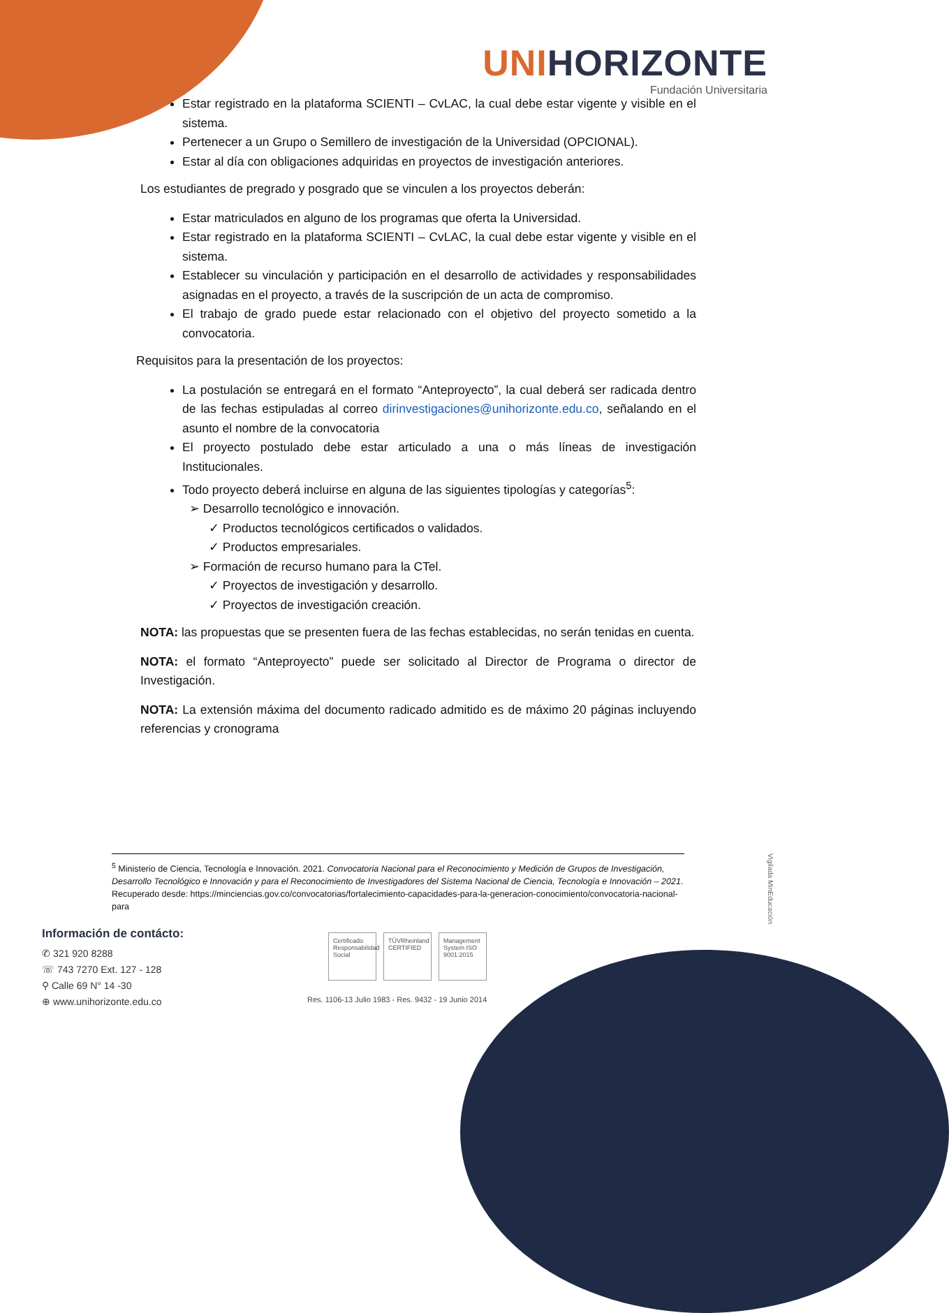UNIHORIZONTE
Fundación Universitaria
Estar registrado en la plataforma SCIENTI – CvLAC, la cual debe estar vigente y visible en el sistema.
Pertenecer a un Grupo o Semillero de investigación de la Universidad (OPCIONAL).
Estar al día con obligaciones adquiridas en proyectos de investigación anteriores.
Los estudiantes de pregrado y posgrado que se vinculen a los proyectos deberán:
Estar matriculados en alguno de los programas que oferta la Universidad.
Estar registrado en la plataforma SCIENTI – CvLAC, la cual debe estar vigente y visible en el sistema.
Establecer su vinculación y participación en el desarrollo de actividades y responsabilidades asignadas en el proyecto, a través de la suscripción de un acta de compromiso.
El trabajo de grado puede estar relacionado con el objetivo del proyecto sometido a la convocatoria.
Requisitos para la presentación de los proyectos:
La postulación se entregará en el formato “Anteproyecto”, la cual deberá ser radicada dentro de las fechas estipuladas al correo dirinvestigaciones@unihorizonte.edu.co, señalando en el asunto el nombre de la convocatoria
El proyecto postulado debe estar articulado a una o más líneas de investigación Institucionales.
Todo proyecto deberá incluirse en alguna de las siguientes tipologías y categorías<sup>5</sup>:
➢ Desarrollo tecnológico e innovación.
✓ Productos tecnológicos certificados o validados.
✓ Productos empresariales.
➢ Formación de recurso humano para la CTel.
✓ Proyectos de investigación y desarrollo.
✓ Proyectos de investigación creación.
NOTA: las propuestas que se presenten fuera de las fechas establecidas, no serán tenidas en cuenta.
NOTA: el formato “Anteproyecto” puede ser solicitado al Director de Programa o director de Investigación.
NOTA: La extensión máxima del documento radicado admitido es de máximo 20 páginas incluyendo referencias y cronograma
<sup>5</sup> Ministerio de Ciencia, Tecnología e Innovación. 2021. Convocatoria Nacional para el Reconocimiento y Medición de Grupos de Investigación, Desarrollo Tecnológico e Innovación y para el Reconocimiento de Investigadores del Sistema Nacional de Ciencia, Tecnología e Innovación – 2021. Recuperado desde: https://minciencias.gov.co/convocatorias/fortalecimiento-capacidades-para-la-generacion-conocimiento/convocatoria-nacional-para
Vigilada MinEducación
Información de contácto:
✆ 321 920 8288
☏ 743 7270 Ext. 127 - 128
⚲ Calle 69 N° 14 -30
⊕ www.unihorizonte.edu.co
Certificado Responsabilidad Social
TÜVRheinland CERTIFIED
Management System ISO 9001:2015
Res. 1106-13 Julio 1983 - Res. 9432 - 19 Junio 2014